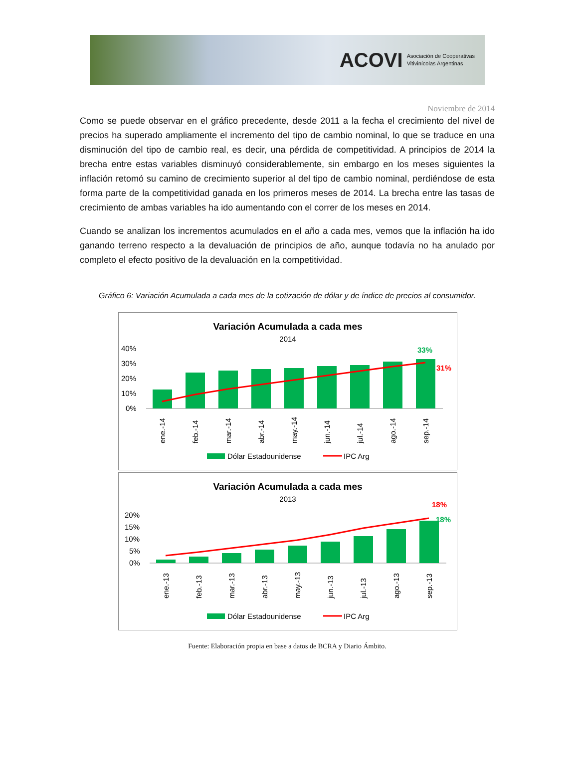ACOVI Asociación de Cooperativas
Vitivinícolas Argentinas
Noviembre de 2014
Como se puede observar en el gráfico precedente, desde 2011 a la fecha el crecimiento del nivel de precios ha superado ampliamente el incremento del tipo de cambio nominal, lo que se traduce en una disminución del tipo de cambio real, es decir, una pérdida de competitividad. A principios de 2014 la brecha entre estas variables disminuyó considerablemente, sin embargo en los meses siguientes la inflación retomó su camino de crecimiento superior al del tipo de cambio nominal, perdiéndose de esta forma parte de la competitividad ganada en los primeros meses de 2014. La brecha entre las tasas de crecimiento de ambas variables ha ido aumentando con el correr de los meses en 2014.
Cuando se analizan los incrementos acumulados en el año a cada mes, vemos que la inflación ha ido ganando terreno respecto a la devaluación de principios de año, aunque todavía no ha anulado por completo el efecto positivo de la devaluación en la competitividad.
Gráfico 6: Variación Acumulada a cada mes de la cotización de dólar y de índice de precios al consumidor.
Variación Acumulada a cada mes
2014
40%
30%
20%
10%
0%
33%
31%
ene.-14
feb.-14
mar.-14
abr.-14
may.-14
jun.-14
jul.-14
ago.-14
sep.-14
Dólar Estadounidense
IPC Arg
Variación Acumulada a cada mes
2013
20%
15%
10%
5%
0%
18%
18%
ene.-13
feb.-13
mar.-13
abr.-13
may.-13
jun.-13
jul.-13
ago.-13
sep.-13
Dólar Estadounidense
IPC Arg
Fuente: Elaboración propia en base a datos de BCRA y Diario Ámbito.